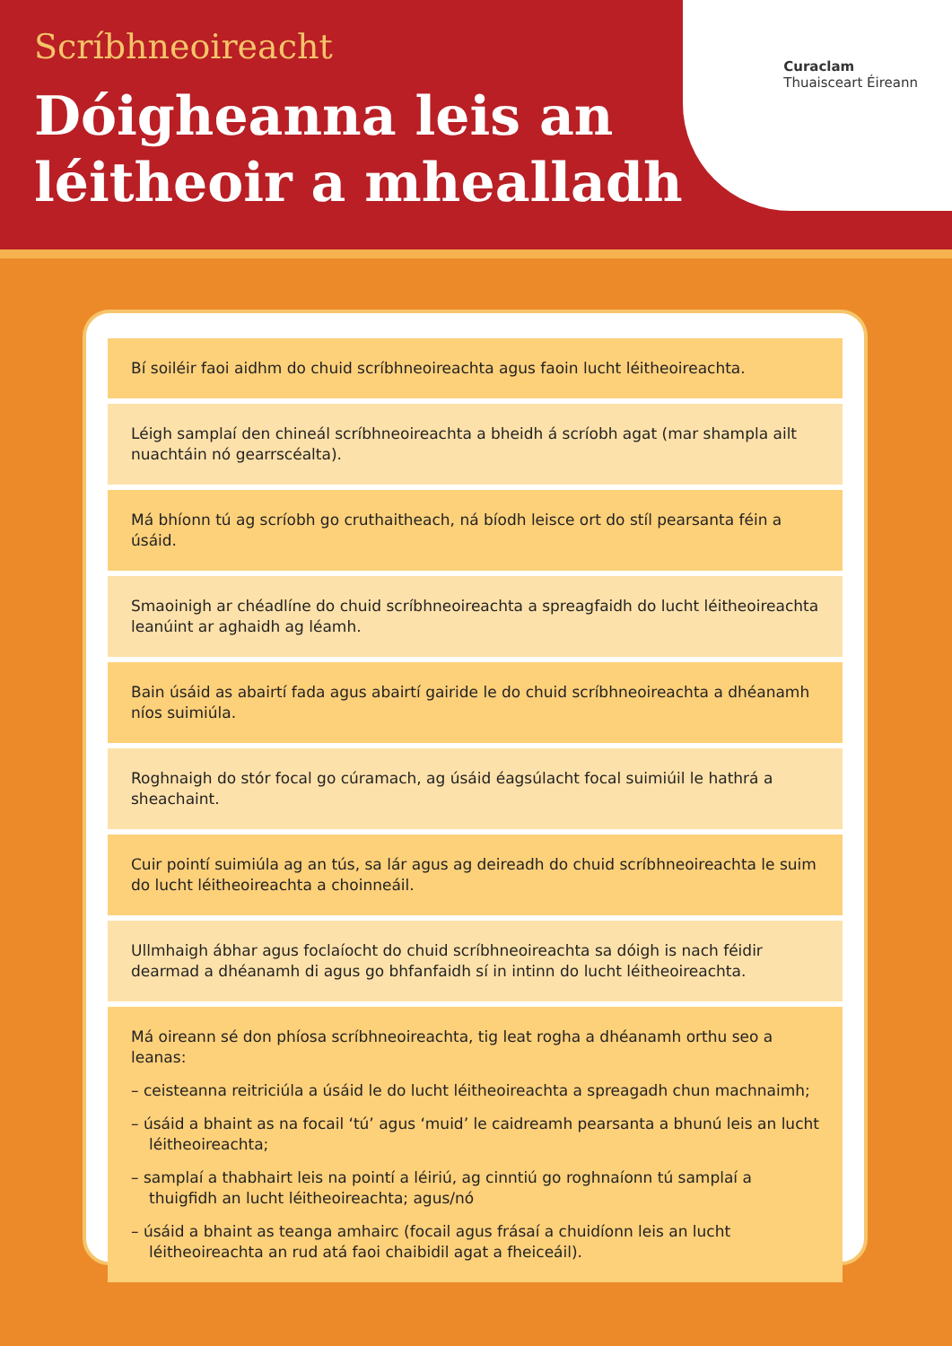Curaclam
Thuaisceart Éireann
Scríbhneoireacht
Dóigheanna leis an
léitheoir a mhealladh
Bí soiléir faoi aidhm do chuid scríbhneoireachta agus faoin lucht léitheoireachta.
Léigh samplaí den chineál scríbhneoireachta a bheidh á scríobh agat (mar shampla ailt nuachtáin nó gearrscéalta).
Má bhíonn tú ag scríobh go cruthaitheach, ná bíodh leisce ort do stíl pearsanta féin a úsáid.
Smaoinigh ar chéadlíne do chuid scríbhneoireachta a spreagfaidh do lucht léitheoireachta leanúint ar aghaidh ag léamh.
Bain úsáid as abairtí fada agus abairtí gairide le do chuid scríbhneoireachta a dhéanamh níos suimiúla.
Roghnaigh do stór focal go cúramach, ag úsáid éagsúlacht focal suimiúil le hathrá a sheachaint.
Cuir pointí suimiúla ag an tús, sa lár agus ag deireadh do chuid scríbhneoireachta le suim do lucht léitheoireachta a choinneáil.
Ullmhaigh ábhar agus foclaíocht do chuid scríbhneoireachta sa dóigh is nach féidir dearmad a dhéanamh di agus go bhfanfaidh sí in intinn do lucht léitheoireachta.
Má oireann sé don phíosa scríbhneoireachta, tig leat rogha a dhéanamh orthu seo a leanas:
– ceisteanna reitriciúla a úsáid le do lucht léitheoireachta a spreagadh chun machnaimh;
– úsáid a bhaint as na focail ‘tú’ agus ‘muid’ le caidreamh pearsanta a bhunú leis an lucht léitheoireachta;
– samplaí a thabhairt leis na pointí a léiriú, ag cinntiú go roghnaíonn tú samplaí a thuigfidh an lucht léitheoireachta; agus/nó
– úsáid a bhaint as teanga amhairc (focail agus frásaí a chuidíonn leis an lucht léitheoireachta an rud atá faoi chaibidil agat a fheiceáil).